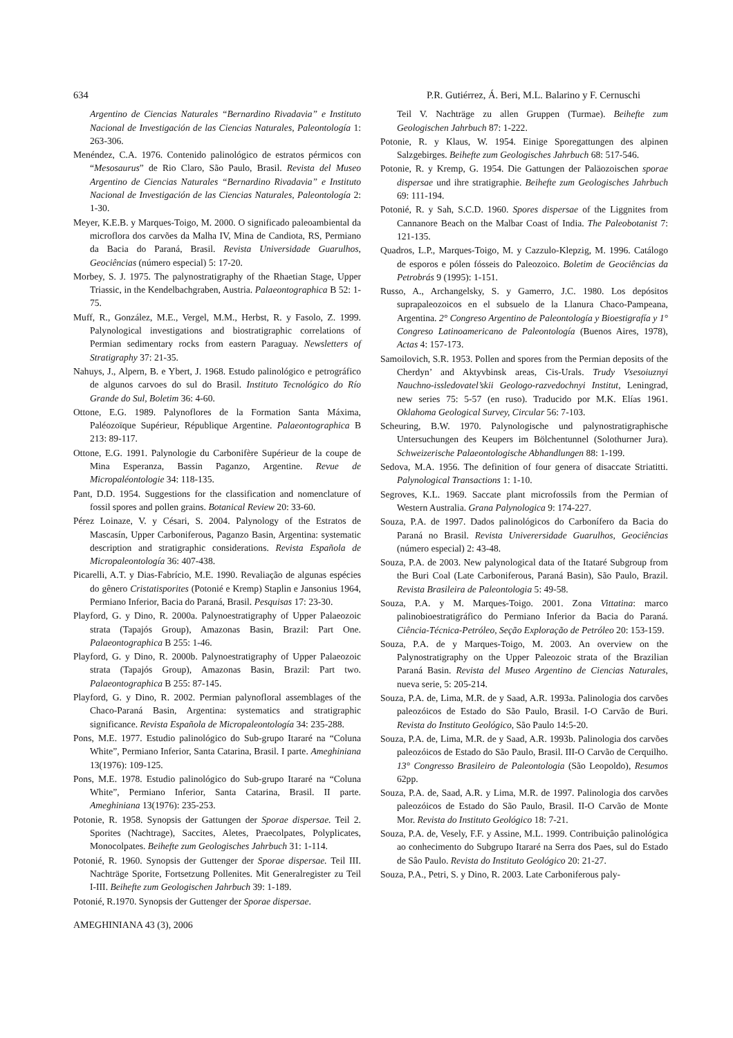634 P.R. Gutiérrez, Á. Beri, M.L. Balarino y F. Cernuschi
Argentino de Ciencias Naturales “Bernardino Rivadavia” e Instituto Nacional de Investigación de las Ciencias Naturales, Paleontología 1: 263-306.
Menéndez, C.A. 1976. Contenido palinológico de estratos pérmicos con “Mesosaurus” de Rio Claro, São Paulo, Brasil. Revista del Museo Argentino de Ciencias Naturales “Bernardino Rivadavia” e Instituto Nacional de Investigación de las Ciencias Naturales, Paleontología 2: 1-30.
Meyer, K.E.B. y Marques-Toigo, M. 2000. O significado paleoambiental da microflora dos carvões da Malha IV, Mina de Candiota, RS, Permiano da Bacia do Paraná, Brasil. Revista Universidade Guarulhos, Geociências (número especial) 5: 17-20.
Morbey, S. J. 1975. The palynostratigraphy of the Rhaetian Stage, Upper Triassic, in the Kendelbachgraben, Austria. Palaeontographica B 52: 1-75.
Muff, R., González, M.E., Vergel, M.M., Herbst, R. y Fasolo, Z. 1999. Palynological investigations and biostratigraphic correlations of Permian sedimentary rocks from eastern Paraguay. Newsletters of Stratigraphy 37: 21-35.
Nahuys, J., Alpern, B. e Ybert, J. 1968. Estudo palinológico e petrográfico de algunos carvoes do sul do Brasil. Instituto Tecnológico do Río Grande do Sul, Boletim 36: 4-60.
Ottone, E.G. 1989. Palynoflores de la Formation Santa Máxima, Paléozoïque Supérieur, République Argentine. Palaeontographica B 213: 89-117.
Ottone, E.G. 1991. Palynologie du Carbonifère Supérieur de la coupe de Mina Esperanza, Bassin Paganzo, Argentine. Revue de Micropaléontologie 34: 118-135.
Pant, D.D. 1954. Suggestions for the classification and nomenclature of fossil spores and pollen grains. Botanical Review 20: 33-60.
Pérez Loinaze, V. y Césari, S. 2004. Palynology of the Estratos de Mascasín, Upper Carboniferous, Paganzo Basin, Argentina: systematic description and stratigraphic considerations. Revista Española de Micropaleontología 36: 407-438.
Picarelli, A.T. y Dias-Fabrício, M.E. 1990. Revaliação de algunas espécies do gênero Cristatisporites (Potonié e Kremp) Staplin e Jansonius 1964, Permiano Inferior, Bacia do Paraná, Brasil. Pesquisas 17: 23-30.
Playford, G. y Dino, R. 2000a. Palynoestratigraphy of Upper Palaeozoic strata (Tapajós Group), Amazonas Basin, Brazil: Part One. Palaeontographica B 255: 1-46.
Playford, G. y Dino, R. 2000b. Palynoestratigraphy of Upper Palaeozoic strata (Tapajós Group), Amazonas Basin, Brazil: Part two. Palaeontographica B 255: 87-145.
Playford, G. y Dino, R. 2002. Permian palynofloral assemblages of the Chaco-Paraná Basin, Argentina: systematics and stratigraphic significance. Revista Española de Micropaleontología 34: 235-288.
Pons, M.E. 1977. Estudio palinológico do Sub-grupo Itararé na “Coluna White”, Permiano Inferior, Santa Catarina, Brasil. I parte. Ameghiniana 13(1976): 109-125.
Pons, M.E. 1978. Estudio palinológico do Sub-grupo Itararé na “Coluna White”, Permiano Inferior, Santa Catarina, Brasil. II parte. Ameghiniana 13(1976): 235-253.
Potonie, R. 1958. Synopsis der Gattungen der Sporae dispersae. Teil 2. Sporites (Nachtrage), Saccites, Aletes, Praecolpates, Polyplicates, Monocolpates. Beihefte zum Geologisches Jahrbuch 31: 1-114.
Potonié, R. 1960. Synopsis der Guttenger der Sporae dispersae. Teil III. Nachträge Sporite, Fortsetzung Pollenites. Mit Generalregister zu Teil I-III. Beihefte zum Geologischen Jahrbuch 39: 1-189.
Potonié, R.1970. Synopsis der Guttenger der Sporae dispersae.
Teil V. Nachträge zu allen Gruppen (Turmae). Beihefte zum Geologischen Jahrbuch 87: 1-222.
Potonie, R. y Klaus, W. 1954. Einige Sporegattungen des alpinen Salzgebirges. Beihefte zum Geologisches Jahrbuch 68: 517-546.
Potonie, R. y Kremp, G. 1954. Die Gattungen der Paläozoischen sporae dispersae und ihre stratigraphie. Beihefte zum Geologisches Jahrbuch 69: 111-194.
Potonié, R. y Sah, S.C.D. 1960. Spores dispersae of the Liggnites from Cannanore Beach on the Malbar Coast of India. The Paleobotanist 7: 121-135.
Quadros, L.P., Marques-Toigo, M. y Cazzulo-Klepzig, M. 1996. Catálogo de esporos e pólen fósseis do Paleozoico. Boletim de Geociências da Petrobrás 9 (1995): 1-151.
Russo, A., Archangelsky, S. y Gamerro, J.C. 1980. Los depósitos suprapaleozoicos en el subsuelo de la Llanura Chaco-Pampeana, Argentina. 2° Congreso Argentino de Paleontología y Bioestigrafía y 1° Congreso Latinoamericano de Paleontología (Buenos Aires, 1978), Actas 4: 157-173.
Samoilovich, S.R. 1953. Pollen and spores from the Permian deposits of the Cherdyn’ and Aktyvbinsk areas, Cis-Urals. Trudy Vsesoiuznyi Nauchno-issledovatel’skii Geologo-razvedochnyi Institut, Leningrad, new series 75: 5-57 (en ruso). Traducido por M.K. Elías 1961. Oklahoma Geological Survey, Circular 56: 7-103.
Scheuring, B.W. 1970. Palynologische und palynostratigraphische Untersuchungen des Keupers im Bölchentunnel (Solothurner Jura). Schweizerische Palaeontologische Abhandlungen 88: 1-199.
Sedova, M.A. 1956. The definition of four genera of disaccate Striatitti. Palynological Transactions 1: 1-10.
Segroves, K.L. 1969. Saccate plant microfossils from the Permian of Western Australia. Grana Palynologica 9: 174-227.
Souza, P.A. de 1997. Dados palinológicos do Carbonífero da Bacia do Paraná no Brasil. Revista Univerersidade Guarulhos, Geociências (número especial) 2: 43-48.
Souza, P.A. de 2003. New palynological data of the Itataré Subgroup from the Buri Coal (Late Carboniferous, Paraná Basin), São Paulo, Brazil. Revista Brasileira de Paleontologia 5: 49-58.
Souza, P.A. y M. Marques-Toigo. 2001. Zona Vittatina: marco palinobioestratigráfico do Permiano Inferior da Bacia do Paraná. Ciência-Técnica-Petróleo, Seção Exploração de Petróleo 20: 153-159.
Souza, P.A. de y Marques-Toigo, M. 2003. An overview on the Palynostratigraphy on the Upper Paleozoic strata of the Brazilian Paraná Basin. Revista del Museo Argentino de Ciencias Naturales, nueva serie, 5: 205-214.
Souza, P.A. de, Lima, M.R. de y Saad, A.R. 1993a. Palinologia dos carvões paleozóicos de Estado do São Paulo, Brasil. I-O Carvão de Buri. Revista do Instituto Geológico, São Paulo 14:5-20.
Souza, P.A. de, Lima, M.R. de y Saad, A.R. 1993b. Palinologia dos carvões paleozóicos de Estado do São Paulo, Brasil. III-O Carvão de Cerquilho. 13° Congresso Brasileiro de Paleontologia (São Leopoldo), Resumos 62pp.
Souza, P.A. de, Saad, A.R. y Lima, M.R. de 1997. Palinologia dos carvões paleozóicos de Estado do São Paulo, Brasil. II-O Carvão de Monte Mor. Revista do Instituto Geológico 18: 7-21.
Souza, P.A. de, Vesely, F.F. y Assine, M.L. 1999. Contribuiçâo palinológica ao conhecimento do Subgrupo Itararé na Serra dos Paes, sul do Estado de Sâo Paulo. Revista do Instituto Geológico 20: 21-27.
Souza, P.A., Petri, S. y Dino, R. 2003. Late Carboniferous paly-
AMEGHINIANA 43 (3), 2006